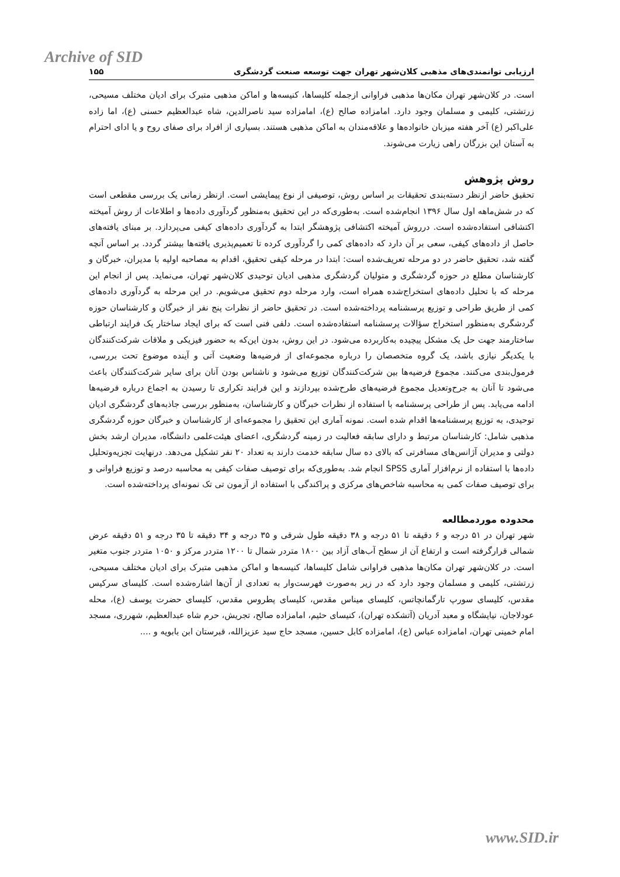Archive of SID
ارزیابی توانمندی‌های مذهبی کلان‌شهر تهران جهت توسعه صنعت گردشگری ۱۵۵
است. در کلان‌شهر تهران مکان‌ها مذهبی فراوانی ازجمله کلیساها، کنیسه‌ها و اماکن مذهبی متبرک برای ادیان مختلف مسیحی، زرتشتی، کلیمی و مسلمان وجود دارد. امامزاده صالح (ع)، امامزاده سید ناصرالدین، شاه عبدالعظیم حسنی (ع)، اما زاده علی‌اکبر (ع) آخر هفته میزبان خانواده‌ها و علاقه‌مندان به اماکن مذهبی هستند. بسیاری از افراد برای صفای روح و یا ادای احترام به آستان این بزرگان راهی زیارت می‌شوند.
روش پژوهش
تحقیق حاضر ازنظر دسته‌بندی تحقیقات بر اساس روش، توصیفی از نوع پیمایشی است. ازنظر زمانی یک بررسی مقطعی است که در شش‌ماهه اول سال ۱۳۹۶ انجام‌شده است. به‌طوری‌که در این تحقیق به‌منظور گردآوری داده‌ها و اطلاعات از روش آمیخته اکتشافی استفاده‌شده است. درروش آمیخته اکتشافی پژوهشگر ابتدا به گردآوری داده‌های کیفی می‌پردازد. بر مبنای یافته‌های حاصل از داده‌های کیفی، سعی بر آن دارد که داده‌های کمی را گردآوری کرده تا تعمیم‌پذیری یافته‌ها بیشتر گردد. بر اساس آنچه گفته شد، تحقیق حاضر در دو مرحله تعریف‌شده است: ابتدا در مرحله کیفی تحقیق، اقدام به مصاحبه اولیه با مدیران، خبرگان و کارشناسان مطلع در حوزه گردشگری و متولیان گردشگری مذهبی ادیان توحیدی کلان‌شهر تهران، می‌نماید. پس از انجام این مرحله که با تحلیل داده‌های استخراج‌شده همراه است، وارد مرحله دوم تحقیق می‌شویم. در این مرحله به گردآوری داده‌های کمی از طریق طراحی و توزیع پرسشنامه پرداخته‌شده است. در تحقیق حاضر از نظرات پنج نفر از خبرگان و کارشناسان حوزه گردشگری به‌منظور استخراج سؤالات پرسشنامه استفاده‌شده است. دلفی فنی است که برای ایجاد ساختار یک فرایند ارتباطی ساختارمند جهت حل یک مشکل پیچیده به‌کاربرده می‌شود. در این روش، بدون این‌که به حضور فیزیکی و ملاقات شرکت‌کنندگان با یکدیگر نیازی باشد، یک گروه متخصصان را درباره مجموعه‌ای از فرضیه‌ها وضعیت آتی و آینده موضوع تحت بررسی، فرمول‌بندی می‌کنند. مجموع فرضیه‌ها بین شرکت‌کنندگان توزیع می‌شود و ناشناس بودن آنان برای سایر شرکت‌کنندگان باعث می‌شود تا آنان به جرح‌وتعدیل مجموع فرضیه‌های طرح‌شده بپردازند و این فرایند تکراری تا رسیدن به اجماع درباره فرضیه‌ها ادامه می‌یابد. پس از طراحی پرسشنامه با استفاده از نظرات خبرگان و کارشناسان، به‌منظور بررسی جاذبه‌های گردشگری ادیان توحیدی، به توزیع پرسشنامه‌ها اقدام شده است. نمونه آماری این تحقیق را مجموعه‌ای از کارشناسان و خبرگان حوزه گردشگری مذهبی شامل: کارشناسان مرتبط و دارای سابقه فعالیت در زمینه گردشگری، اعضای هیئت‌علمی دانشگاه، مدیران ارشد بخش دولتی و مدیران آژانس‌های مسافرتی که بالای ده سال سابقه خدمت دارند به تعداد ۲۰ نفر تشکیل می‌دهد. درنهایت تجزیه‌وتحلیل داده‌ها با استفاده از نرم‌افزار آماری SPSS انجام شد. به‌طوری‌که برای توصیف صفات کیفی به محاسبه درصد و توزیع فراوانی و برای توصیف صفات کمی به محاسبه شاخص‌های مرکزی و پراکندگی با استفاده از آزمون تی تک نمونه‌ای پرداخته‌شده است.
محدوده موردمطالعه
شهر تهران در ۵۱ درجه و ۶ دقیقه تا ۵۱ درجه و ۳۸ دقیقه طول شرقی و ۳۵ درجه و ۳۴ دقیقه تا ۳۵ درجه و ۵۱ دقیقه عرض شمالی قرارگرفته است و ارتفاع آن از سطح آب‌های آزاد بین ۱۸۰۰ متردر شمال تا ۱۲۰۰ متردر مرکز و ۱۰۵۰ متردر جنوب متغیر است. در کلان‌شهر تهران مکان‌ها مذهبی فراوانی شامل کلیساها، کنیسه‌ها و اماکن مذهبی متبرک برای ادیان مختلف مسیحی، زرتشتی، کلیمی و مسلمان وجود دارد که در زیر به‌صورت فهرست‌وار به تعدادی از آن‌ها اشاره‌شده است. کلیسای سرکیس مقدس، کلیسای سورپ تارگمانچاتس، کلیسای میناس مقدس، کلیسای پطروس مقدس، کلیسای حضرت یوسف (ع)، محله عودلاجان، نیایشگاه و معبد آدریان (آتشکده تهران)، کنیسای حئیم، امامزاده صالح، تجریش، حرم شاه عبدالعظیم، شهرری، مسجد امام خمینی تهران، امامزاده عباس (ع)، امامزاده کابل حسین، مسجد حاج سید عزیزالله، قبرستان ابن بابویه و ....
www.SID.ir